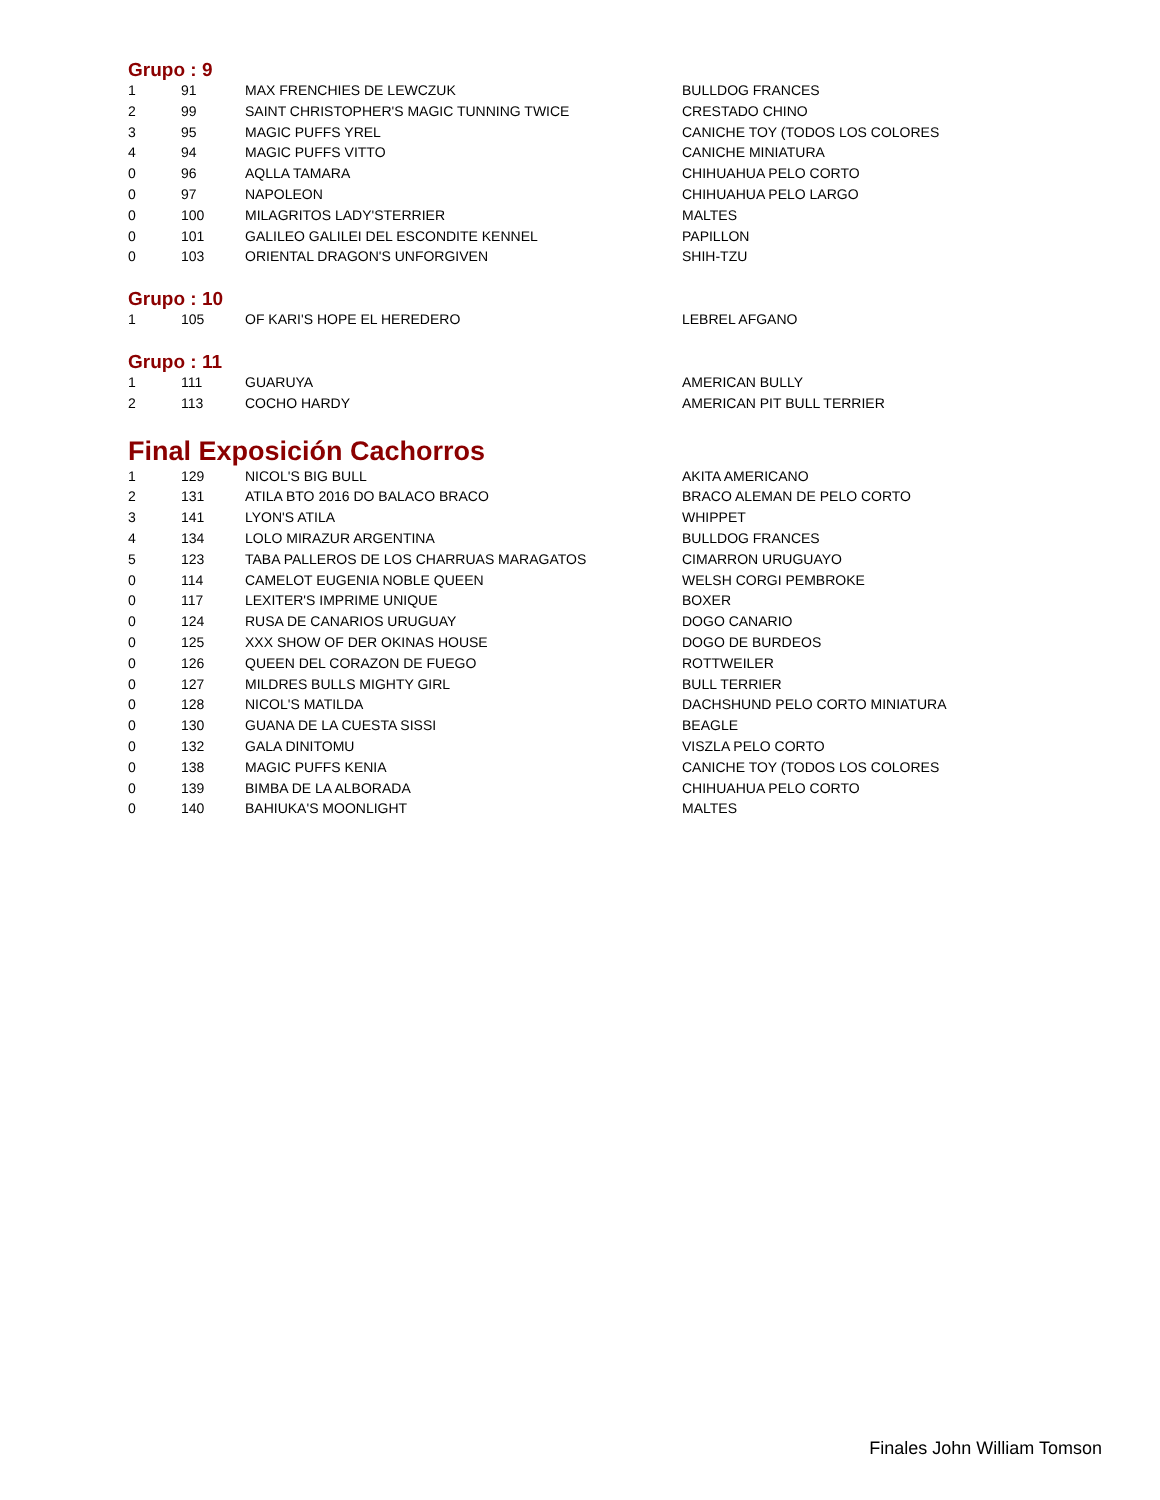Grupo : 9
| 1 | 91 | MAX FRENCHIES DE LEWCZUK | BULLDOG FRANCES |
| 2 | 99 | SAINT CHRISTOPHER'S MAGIC TUNNING TWICE | CRESTADO CHINO |
| 3 | 95 | MAGIC PUFFS YREL | CANICHE TOY (TODOS LOS COLORES |
| 4 | 94 | MAGIC PUFFS VITTO | CANICHE MINIATURA |
| 0 | 96 | AQLLA TAMARA | CHIHUAHUA PELO CORTO |
| 0 | 97 | NAPOLEON | CHIHUAHUA PELO LARGO |
| 0 | 100 | MILAGRITOS LADY'STERRIER | MALTES |
| 0 | 101 | GALILEO GALILEI DEL ESCONDITE KENNEL | PAPILLON |
| 0 | 103 | ORIENTAL DRAGON'S UNFORGIVEN | SHIH-TZU |
Grupo : 10
| 1 | 105 | OF KARI'S HOPE EL HEREDERO | LEBREL AFGANO |
Grupo : 11
| 1 | 111 | GUARUYA | AMERICAN BULLY |
| 2 | 113 | COCHO HARDY | AMERICAN PIT BULL TERRIER |
Final Exposición Cachorros
| 1 | 129 | NICOL'S BIG BULL | AKITA AMERICANO |
| 2 | 131 | ATILA BTO 2016 DO BALACO BRACO | BRACO ALEMAN DE PELO CORTO |
| 3 | 141 | LYON'S ATILA | WHIPPET |
| 4 | 134 | LOLO MIRAZUR ARGENTINA | BULLDOG FRANCES |
| 5 | 123 | TABA PALLEROS DE LOS CHARRUAS MARAGATOS | CIMARRON URUGUAYO |
| 0 | 114 | CAMELOT EUGENIA NOBLE QUEEN | WELSH CORGI PEMBROKE |
| 0 | 117 | LEXITER'S IMPRIME UNIQUE | BOXER |
| 0 | 124 | RUSA DE CANARIOS URUGUAY | DOGO CANARIO |
| 0 | 125 | XXX SHOW OF DER OKINAS HOUSE | DOGO DE BURDEOS |
| 0 | 126 | QUEEN DEL CORAZON DE FUEGO | ROTTWEILER |
| 0 | 127 | MILDRES BULLS MIGHTY GIRL | BULL TERRIER |
| 0 | 128 | NICOL'S MATILDA | DACHSHUND PELO CORTO MINIATURA |
| 0 | 130 | GUANA DE LA CUESTA SISSI | BEAGLE |
| 0 | 132 | GALA DINITOMU | VISZLA PELO CORTO |
| 0 | 138 | MAGIC PUFFS KENIA | CANICHE TOY (TODOS LOS COLORES |
| 0 | 139 | BIMBA DE LA ALBORADA | CHIHUAHUA PELO CORTO |
| 0 | 140 | BAHIUKA'S MOONLIGHT | MALTES |
Finales John William Tomson